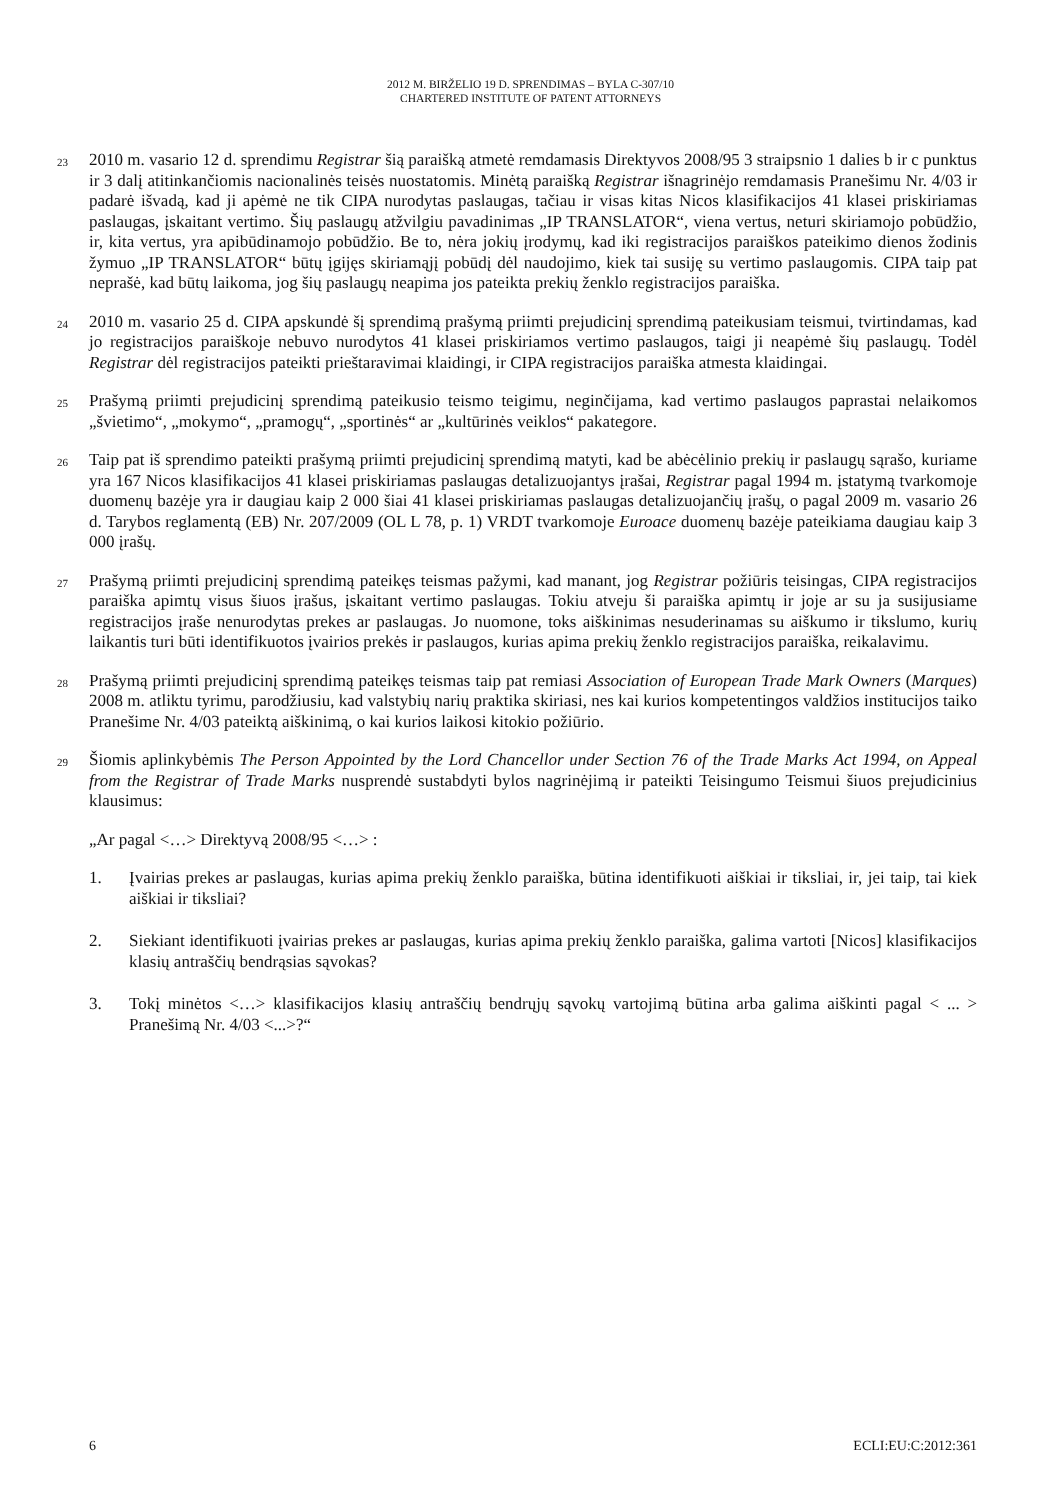2012 M. BIRŽELIO 19 D. SPRENDIMAS – BYLA C-307/10
CHARTERED INSTITUTE OF PATENT ATTORNEYS
23
2010 m. vasario 12 d. sprendimu Registrar šią paraišką atmetė remdamasis Direktyvos 2008/95 3 straipsnio 1 dalies b ir c punktus ir 3 dalį atitinkančiomis nacionalinės teisės nuostatomis. Minėtą paraišką Registrar išnagrinėjo remdamasis Pranešimu Nr. 4/03 ir padarė išvadą, kad ji apėmė ne tik CIPA nurodytas paslaugas, tačiau ir visas kitas Nicos klasifikacijos 41 klasei priskiriamas paslaugas, įskaitant vertimo. Šių paslaugų atžvilgiu pavadinimas „IP TRANSLATOR“, viena vertus, neturi skiriamojo pobūdžio, ir, kita vertus, yra apibūdinamojo pobūdžio. Be to, nėra jokių įrodymų, kad iki registracijos paraiškos pateikimo dienos žodinis žymuo „IP TRANSLATOR“ būtų įgijęs skiriamąjį pobūdį dėl naudojimo, kiek tai susiję su vertimo paslaugomis. CIPA taip pat neprašė, kad būtų laikoma, jog šių paslaugų neapima jos pateikta prekių ženklo registracijos paraiška.
24
2010 m. vasario 25 d. CIPA apskundė šį sprendimą prašymą priimti prejudicinį sprendimą pateikusiam teismui, tvirtindamas, kad jo registracijos paraiškoje nebuvo nurodytos 41 klasei priskiriamos vertimo paslaugos, taigi ji neapėmė šių paslaugų. Todėl Registrar dėl registracijos pateikti prieštaravimai klaidingi, ir CIPA registracijos paraiška atmesta klaidingai.
25
Prašymą priimti prejudicinį sprendimą pateikusio teismo teigimu, neginčijama, kad vertimo paslaugos paprastai nelaikomos „švietimo“, „mokymo“, „pramogų“, „sportinės“ ar „kultūrinės veiklos“ pakategore.
26
Taip pat iš sprendimo pateikti prašymą priimti prejudicinį sprendimą matyti, kad be abėcėlinio prekių ir paslaugų sąrašo, kuriame yra 167 Nicos klasifikacijos 41 klasei priskiriamas paslaugas detalizuojantys įrašai, Registrar pagal 1994 m. įstatymą tvarkomoje duomenų bazėje yra ir daugiau kaip 2 000 šiai 41 klasei priskiriamas paslaugas detalizuojančių įrašų, o pagal 2009 m. vasario 26 d. Tarybos reglamentą (EB) Nr. 207/2009 (OL L 78, p. 1) VRDT tvarkomoje Euroace duomenų bazėje pateikiama daugiau kaip 3 000 įrašų.
27
Prašymą priimti prejudicinį sprendimą pateikęs teismas pažymi, kad manant, jog Registrar požiūris teisingas, CIPA registracijos paraiška apimtų visus šiuos įrašus, įskaitant vertimo paslaugas. Tokiu atveju ši paraiška apimtų ir joje ar su ja susijusiame registracijos įraše nenurodytas prekes ar paslaugas. Jo nuomone, toks aiškinimas nesuderinamas su aiškumo ir tikslumo, kurių laikantis turi būti identifikuotos įvairios prekės ir paslaugos, kurias apima prekių ženklo registracijos paraiška, reikalavimu.
28
Prašymą priimti prejudicinį sprendimą pateikęs teismas taip pat remiasi Association of European Trade Mark Owners (Marques) 2008 m. atliktu tyrimu, parodžiusiu, kad valstybių narių praktika skiriasi, nes kai kurios kompetentingos valdžios institucijos taiko Pranešime Nr. 4/03 pateiktą aiškinimą, o kai kurios laikosi kitokio požiūrio.
29
Šiomis aplinkybėmis The Person Appointed by the Lord Chancellor under Section 76 of the Trade Marks Act 1994, on Appeal from the Registrar of Trade Marks nusprendė sustabdyti bylos nagrinėjimą ir pateikti Teisingumo Teismui šiuos prejudicinius klausimus:
„Ar pagal <…> Direktyvą 2008/95 <…> :
1. Įvairias prekes ar paslaugas, kurias apima prekių ženklo paraiška, būtina identifikuoti aiškiai ir tiksliai, ir, jei taip, tai kiek aiškiai ir tiksliai?
2. Siekiant identifikuoti įvairias prekes ar paslaugas, kurias apima prekių ženklo paraiška, galima vartoti [Nicos] klasifikacijos klasių antraščių bendrąsias sąvokas?
3. Tokį minėtos <…> klasifikacijos klasių antraščių bendrųjų sąvokų vartojimą būtina arba galima aiškinti pagal < ... > Pranešimą Nr. 4/03 <...>?“
6 ECLI:EU:C:2012:361